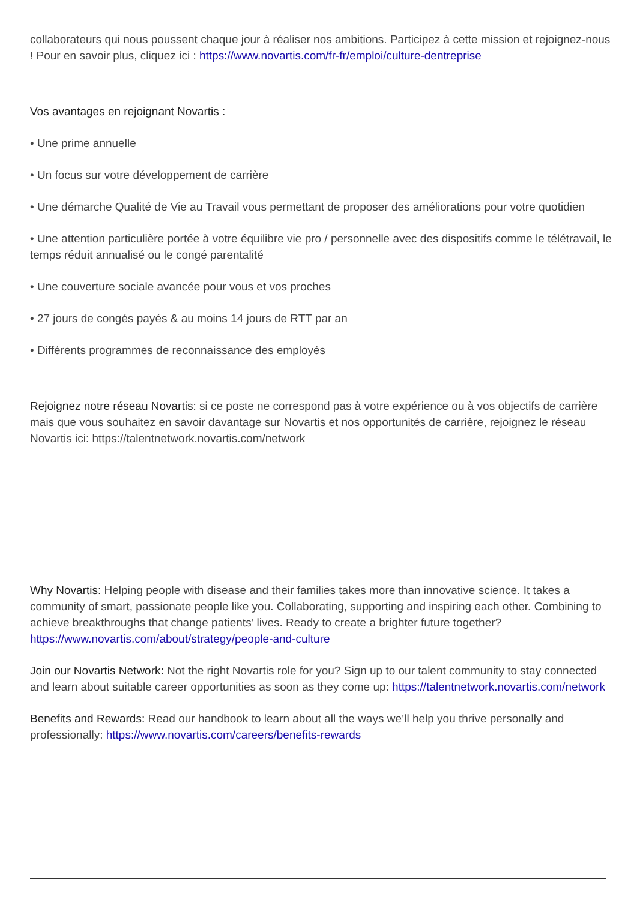collaborateurs qui nous poussent chaque jour à réaliser nos ambitions. Participez à cette mission et rejoignez-nous ! Pour en savoir plus, cliquez ici : https://www.novartis.com/fr-fr/emploi/culture-dentreprise
Vos avantages en rejoignant Novartis :
• Une prime annuelle
• Un focus sur votre développement de carrière
• Une démarche Qualité de Vie au Travail vous permettant de proposer des améliorations pour votre quotidien
• Une attention particulière portée à votre équilibre vie pro / personnelle avec des dispositifs comme le télétravail, le temps réduit annualisé ou le congé parentalité
• Une couverture sociale avancée pour vous et vos proches
• 27 jours de congés payés & au moins 14 jours de RTT par an
• Différents programmes de reconnaissance des employés
Rejoignez notre réseau Novartis: si ce poste ne correspond pas à votre expérience ou à vos objectifs de carrière mais que vous souhaitez en savoir davantage sur Novartis et nos opportunités de carrière, rejoignez le réseau Novartis ici: https://talentnetwork.novartis.com/network
Why Novartis: Helping people with disease and their families takes more than innovative science. It takes a community of smart, passionate people like you. Collaborating, supporting and inspiring each other. Combining to achieve breakthroughs that change patients’ lives. Ready to create a brighter future together? https://www.novartis.com/about/strategy/people-and-culture
Join our Novartis Network: Not the right Novartis role for you? Sign up to our talent community to stay connected and learn about suitable career opportunities as soon as they come up: https://talentnetwork.novartis.com/network
Benefits and Rewards: Read our handbook to learn about all the ways we’ll help you thrive personally and professionally: https://www.novartis.com/careers/benefits-rewards